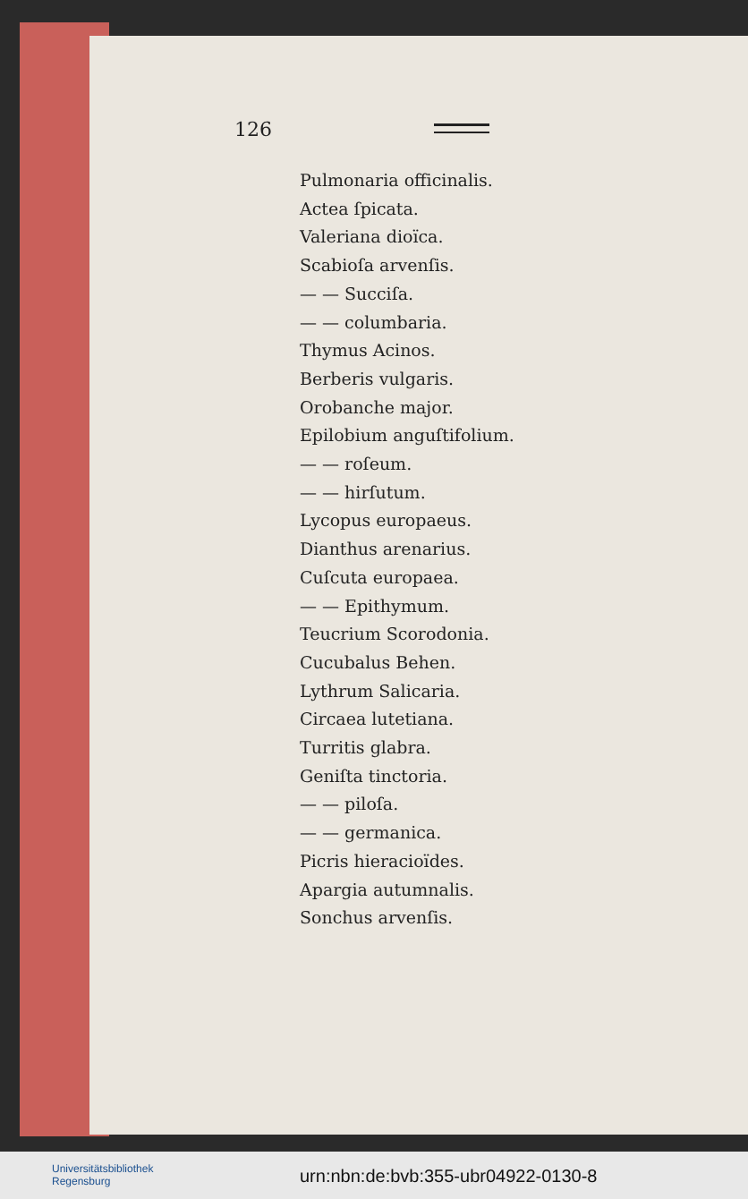126
Pulmonaria officinalis.
Actea ſpicata.
Valeriana dioïca.
Scabioſa arvenſis.
— — Succiſa.
— — columbaria.
Thymus Acinos.
Berberis vulgaris.
Orobanche major.
Epilobium anguſtifolium.
— — roſeum.
— — hirſutum.
Lycopus europaeus.
Dianthus arenarius.
Cuſcuta europaea.
— — Epithymum.
Teucrium Scorodonia.
Cucubalus Behen.
Lythrum Salicaria.
Circaea lutetiana.
Turritis glabra.
Geniſta tinctoria.
— — piloſa.
— — germanica.
Picris hieracioïdes.
Apargia autumnalis.
Sonchus arvenſis.
Universitätsbibliothek
Regensburg
urn:nbn:de:bvb:355-ubr04922-0130-8